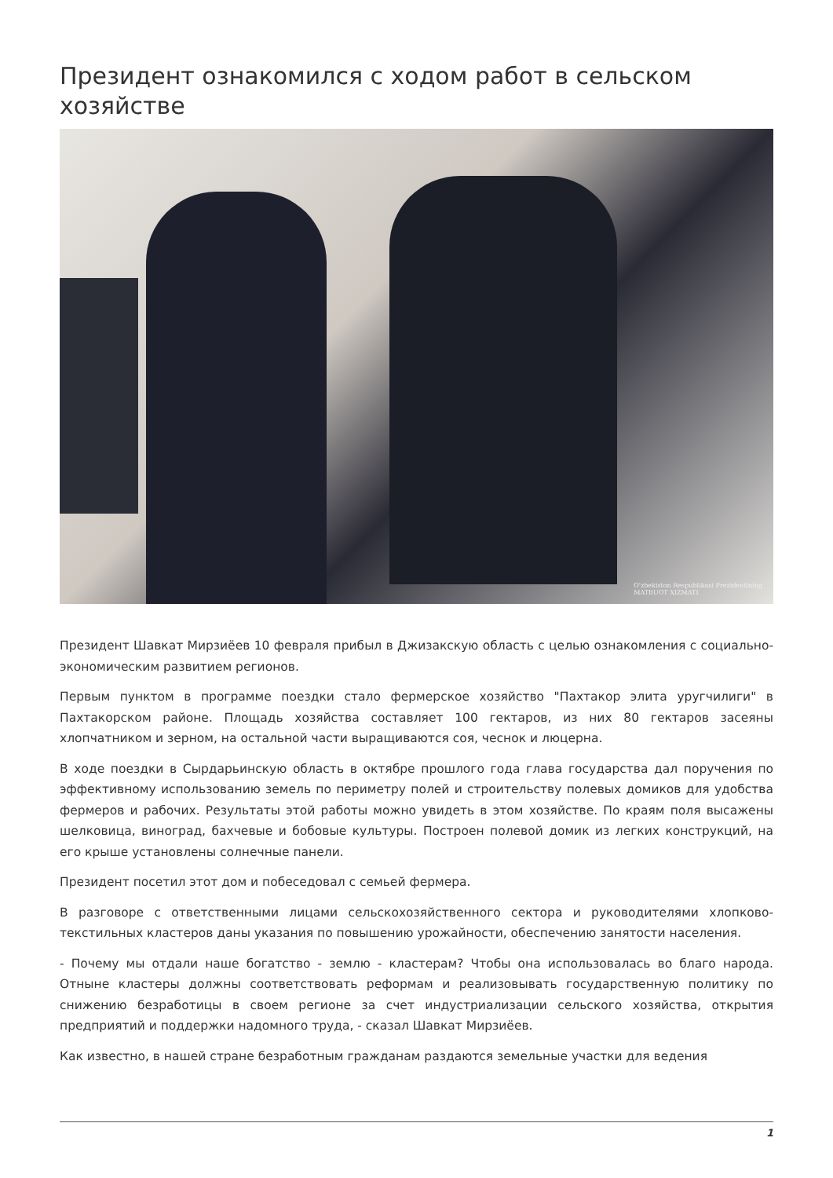Президент ознакомился с ходом работ в сельском хозяйстве
O'zbekiston Respublikasi Prezidentining
MATBUOT XIZMATI
Президент Шавкат Мирзиёев 10 февраля прибыл в Джизакскую область с целью ознакомления с социально-экономическим развитием регионов.
Первым пунктом в программе поездки стало фермерское хозяйство "Пахтакор элита уругчилиги" в Пахтакорском районе. Площадь хозяйства составляет 100 гектаров, из них 80 гектаров засеяны хлопчатником и зерном, на остальной части выращиваются соя, чеснок и люцерна.
В ходе поездки в Сырдарьинскую область в октябре прошлого года глава государства дал поручения по эффективному использованию земель по периметру полей и строительству полевых домиков для удобства фермеров и рабочих. Результаты этой работы можно увидеть в этом хозяйстве. По краям поля высажены шелковица, виноград, бахчевые и бобовые культуры. Построен полевой домик из легких конструкций, на его крыше установлены солнечные панели.
Президент посетил этот дом и побеседовал с семьей фермера.
В разговоре с ответственными лицами сельскохозяйственного сектора и руководителями хлопково-текстильных кластеров даны указания по повышению урожайности, обеспечению занятости населения.
- Почему мы отдали наше богатство - землю - кластерам? Чтобы она использовалась во благо народа. Отныне кластеры должны соответствовать реформам и реализовывать государственную политику по снижению безработицы в своем регионе за счет индустриализации сельского хозяйства, открытия предприятий и поддержки надомного труда, - сказал Шавкат Мирзиёев.
Как известно, в нашей стране безработным гражданам раздаются земельные участки для ведения
1